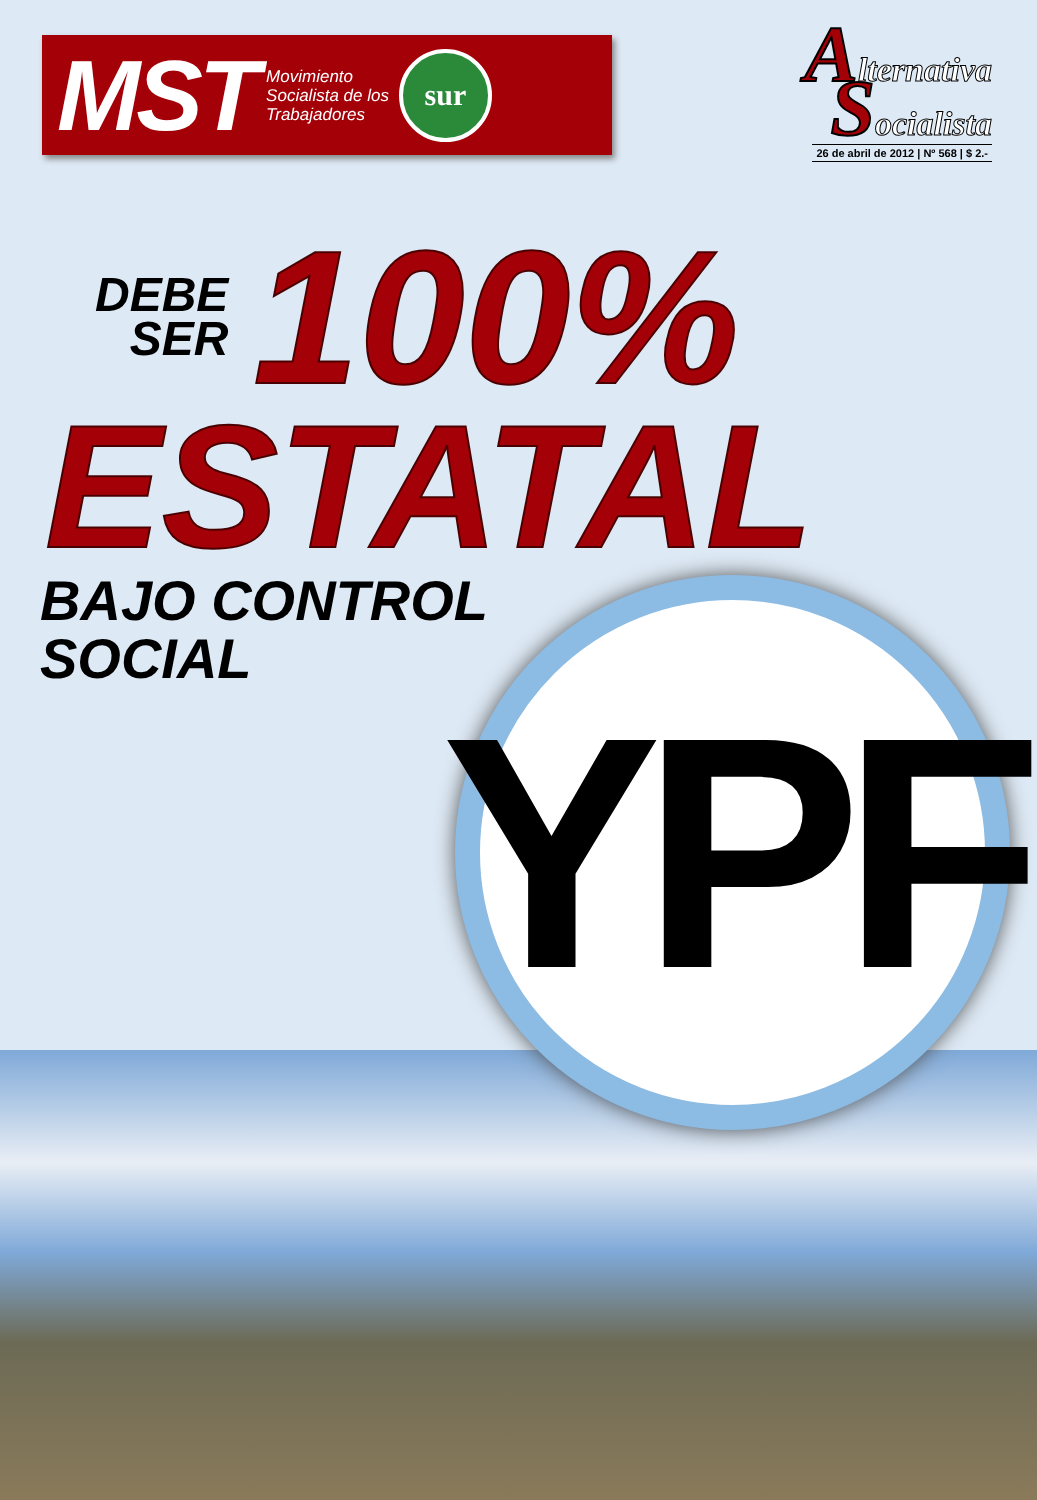MST
Movimiento
Socialista de los
Trabajadores
sur
Alternativa
Socialista
26 de abril de 2012 | Nº 568 | $ 2.-
DEBE
SER
100%
ESTATAL
BAJO CONTROL
SOCIAL
YPF